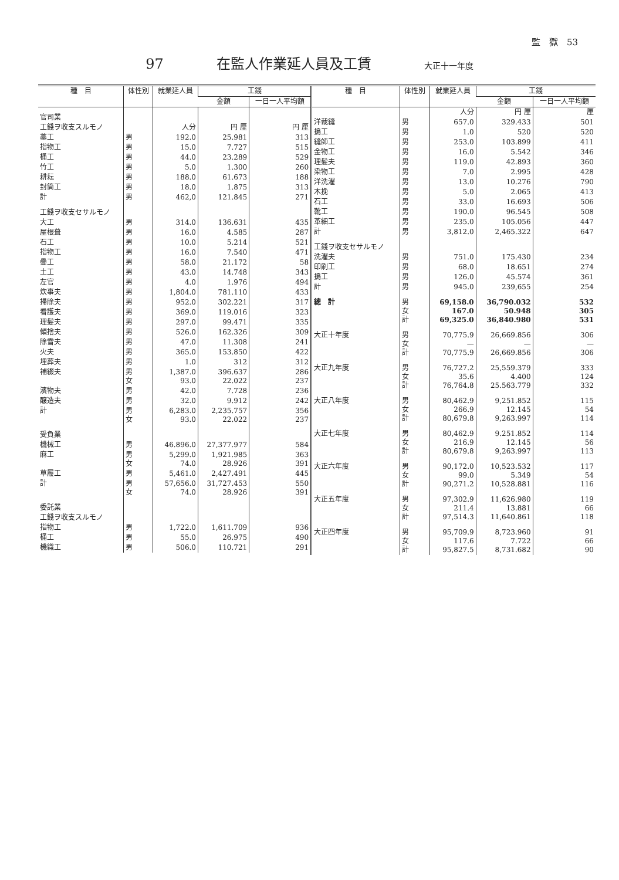監　獄　53
97 在監人作業延人員及工賃 大正十一年度
| 種 目 | 体性別 | 就業延人員 | 工錢 | |
| --- | --- | --- | --- | --- |
| | | | 金額 | 一日一人平均額 |
| 官司業 | | | | |
| 工錢ヲ收支スルモノ | | 人分 | 円 厘 | 円 厘 |
| 藁工 | 男 | 192.0 | 25.981 | 313 |
| 指物工 | 男 | 15.0 | 7.727 | 515 |
| 桶工 | 男 | 44.0 | 23.289 | 529 |
| 竹工 | 男 | 5.0 | 1.300 | 260 |
| 耕耘 | 男 | 188.0 | 61.673 | 188 |
| 封筒工 | 男 | 18.0 | 1.875 | 313 |
| 計 | 男 | 462,0 | 121.845 | 271 |
| 工錢ヲ收支セサルモノ | | | | |
| 大工 | 男 | 314.0 | 136.631 | 435 |
| 屋根葺 | 男 | 16.0 | 4.585 | 287 |
| 石工 | 男 | 10.0 | 5.214 | 521 |
| 指物工 | 男 | 16.0 | 7.540 | 471 |
| 疊工 | 男 | 58.0 | 21.172 | 58 |
| 土工 | 男 | 43.0 | 14.748 | 343 |
| 左官 | 男 | 4.0 | 1.976 | 494 |
| 炊事夫 | 男 | 1,804.0 | 781.110 | 433 |
| 掃除夫 | 男 | 952.0 | 302.221 | 317 |
| 看護夫 | 男 | 369.0 | 119.016 | 323 |
| 理髪夫 | 男 | 297.0 | 99.471 | 335 |
| 傾捨夫 | 男 | 526.0 | 162.326 | 309 |
| 除雪夫 | 男 | 47.0 | 11.308 | 241 |
| 火夫 | 男 | 365.0 | 153.850 | 422 |
| 埋葬夫 | 男 | 1.0 | 312 | 312 |
| 補綴夫 | 男 女 | 1,387.0 93.0 | 396.637 22.022 | 286 237 |
| 濱物夫 | 男 | 42.0 | 7.728 | 236 |
| 醸造夫 | 男 | 32.0 | 9.912 | 242 |
| 計 | 男 女 | 6,283.0 93.0 | 2,235.757 22.022 | 356 237 |
| 受負業 | | | | |
| 機械工 | 男 | 46.896.0 | 27,377.977 | 584 |
| 麻工 | 男 女 | 5,299.0 74.0 | 1,921.985 28.926 | 363 391 |
| 草履工 | 男 | 5,461.0 | 2,427.491 | 445 |
| 計 | 男 女 | 57,656.0 74.0 | 31,727.453 28.926 | 550 391 |
| 委託業 | | | | |
| 工錢ヲ收支スルモノ | | | | |
| 指物工 | 男 | 1,722.0 | 1,611.709 | 936 |
| 桶工 | 男 | 55.0 | 26.975 | 490 |
| 機織工 | 男 | 506.0 | 110.721 | 291 |
| 種 目 | 体性別 | 就業延人員 | 工錢 | |
| --- | --- | --- | --- | --- |
| | | | 金額 | 一日一人平均額 |
| | | 人分 | 円 厘 | 厘 |
| 洋裁縫 | 男 | 657.0 | 329.433 | 501 |
| 搗工 | 男 | 1.0 | 520 | 520 |
| 縫師工 | 男 | 253.0 | 103.899 | 411 |
| 金物工 | 男 | 16.0 | 5.542 | 346 |
| 理髪夫 | 男 | 119.0 | 42.893 | 360 |
| 染物工 | 男 | 7.0 | 2.995 | 428 |
| 洋洗濯 | 男 | 13.0 | 10.276 | 790 |
| 木挽 | 男 | 5.0 | 2.065 | 413 |
| 石工 | 男 | 33.0 | 16.693 | 506 |
| 靴工 | 男 | 190.0 | 96.545 | 508 |
| 革細工 | 男 | 235.0 | 105.056 | 447 |
| 計 | 男 | 3,812.0 | 2,465.322 | 647 |
| 工錢ヲ收支セサルモノ | | | | |
| 洗濯夫 | 男 | 751.0 | 175.430 | 234 |
| 印刷工 | 男 | 68.0 | 18.651 | 274 |
| 搗工 | 男 | 126.0 | 45.574 | 361 |
| 計 | 男 | 945.0 | 239,655 | 254 |
| 總 計 | 男 女 計 | 69,158.0 167.0 69,325.0 | 36,790.032 50.948 36,840.980 | 532 305 531 |
| 大正十年度 | 男 女 計 | 70,775.9 — 70,775.9 | 26,669.856 — 26,669.856 | 306 — 306 |
| 大正九年度 | 男 女 計 | 76,727.2 35.6 76,764.8 | 25,559.379 4.400 25.563.779 | 333 124 332 |
| 大正八年度 | 男 女 計 | 80,462.9 266.9 80,679.8 | 9,251.852 12.145 9,263.997 | 115 54 114 |
| 大正七年度 | 男 女 計 | 80,462.9 216.9 80,679.8 | 9.251.852 12.145 9,263.997 | 114 56 113 |
| 大正六年度 | 男 女 計 | 90,172.0 99.0 90,271.2 | 10,523.532 5.349 10,528.881 | 117 54 116 |
| 大正五年度 | 男 女 計 | 97,302.9 211.4 97,514.3 | 11,626.980 13.881 11,640.861 | 119 66 118 |
| 大正四年度 | 男 女 計 | 95,709.9 117.6 95,827.5 | 8,723.960 7.722 8,731.682 | 91 66 90 |